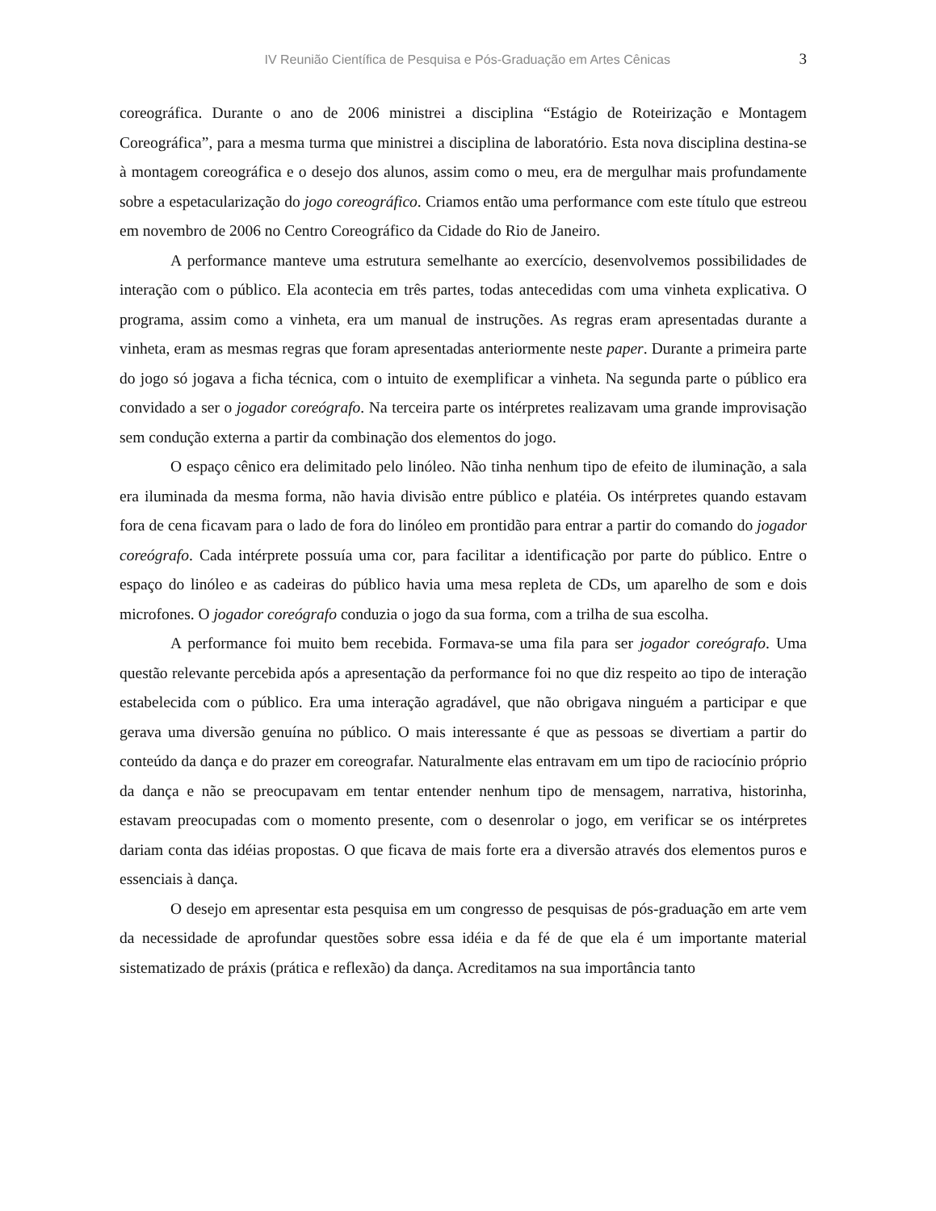IV Reunião Científica de Pesquisa e Pós-Graduação em Artes Cênicas 3
coreográfica. Durante o ano de 2006 ministrei a disciplina “Estágio de Roteirização e Montagem Coreográfica”, para a mesma turma que ministrei a disciplina de laboratório. Esta nova disciplina destina-se à montagem coreográfica e o desejo dos alunos, assim como o meu, era de mergulhar mais profundamente sobre a espetacularização do jogo coreográfico. Criamos então uma performance com este título que estreou em novembro de 2006 no Centro Coreográfico da Cidade do Rio de Janeiro.
A performance manteve uma estrutura semelhante ao exercício, desenvolvemos possibilidades de interação com o público. Ela acontecia em três partes, todas antecedidas com uma vinheta explicativa. O programa, assim como a vinheta, era um manual de instruções. As regras eram apresentadas durante a vinheta, eram as mesmas regras que foram apresentadas anteriormente neste paper. Durante a primeira parte do jogo só jogava a ficha técnica, com o intuito de exemplificar a vinheta. Na segunda parte o público era convidado a ser o jogador coreógrafo. Na terceira parte os intérpretes realizavam uma grande improvisação sem condução externa a partir da combinação dos elementos do jogo.
O espaço cênico era delimitado pelo linóleo. Não tinha nenhum tipo de efeito de iluminação, a sala era iluminada da mesma forma, não havia divisão entre público e platéia. Os intérpretes quando estavam fora de cena ficavam para o lado de fora do linóleo em prontidão para entrar a partir do comando do jogador coreógrafo. Cada intérprete possuía uma cor, para facilitar a identificação por parte do público. Entre o espaço do linóleo e as cadeiras do público havia uma mesa repleta de CDs, um aparelho de som e dois microfones. O jogador coreógrafo conduzia o jogo da sua forma, com a trilha de sua escolha.
A performance foi muito bem recebida. Formava-se uma fila para ser jogador coreógrafo. Uma questão relevante percebida após a apresentação da performance foi no que diz respeito ao tipo de interação estabelecida com o público. Era uma interação agradável, que não obrigava ninguém a participar e que gerava uma diversão genuína no público. O mais interessante é que as pessoas se divertiam a partir do conteúdo da dança e do prazer em coreografar. Naturalmente elas entravam em um tipo de raciocínio próprio da dança e não se preocupavam em tentar entender nenhum tipo de mensagem, narrativa, historinha, estavam preocupadas com o momento presente, com o desenrolar o jogo, em verificar se os intérpretes dariam conta das idéias propostas. O que ficava de mais forte era a diversão através dos elementos puros e essenciais à dança.
O desejo em apresentar esta pesquisa em um congresso de pesquisas de pós-graduação em arte vem da necessidade de aprofundar questões sobre essa idéia e da fé de que ela é um importante material sistematizado de práxis (prática e reflexão) da dança. Acreditamos na sua importância tanto